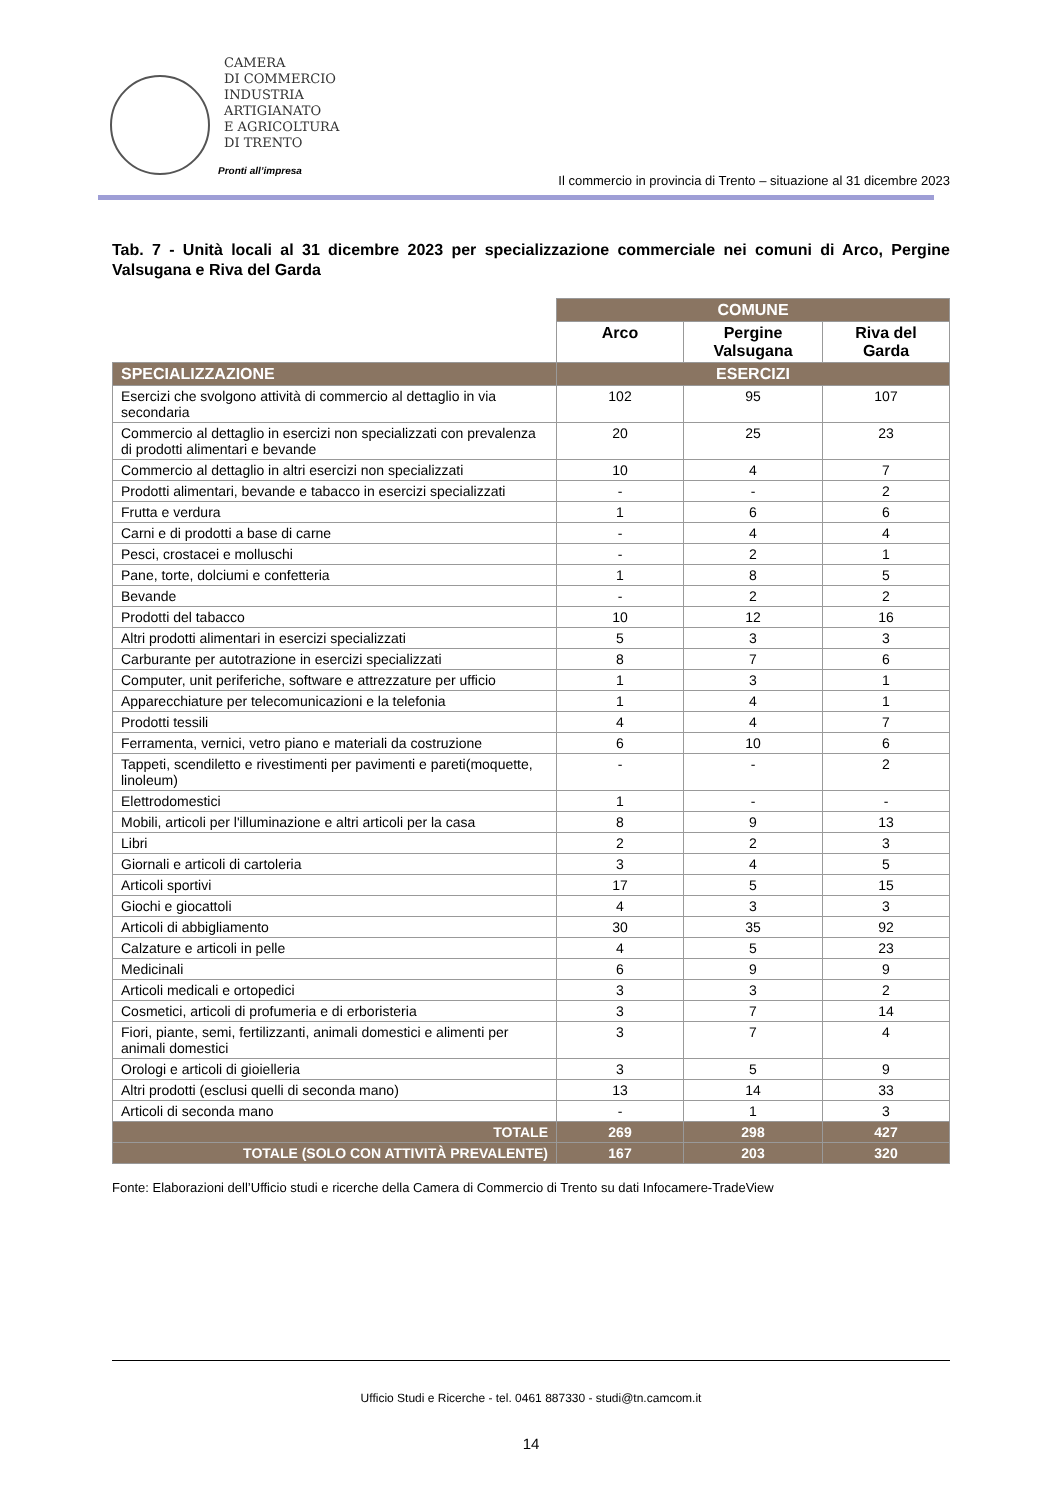CAMERA
DI COMMERCIO
INDUSTRIA
ARTIGIANATO
E AGRICOLTURA
DI TRENTO
Pronti all’impresa
Il commercio in provincia di Trento – situazione al 31 dicembre 2023
Tab. 7 - Unità locali al 31 dicembre 2023 per specializzazione commerciale nei comuni di Arco, Pergine Valsugana e Riva del Garda
| | COMUNE | | |
| --- | --- | --- | --- |
| | Arco | Pergine Valsugana | Riva del Garda |
| SPECIALIZZAZIONE | ESERCIZI | | |
| Esercizi che svolgono attività di commercio al dettaglio in via secondaria | 102 | 95 | 107 |
| Commercio al dettaglio in esercizi non specializzati con prevalenza di prodotti alimentari e bevande | 20 | 25 | 23 |
| Commercio al dettaglio in altri esercizi non specializzati | 10 | 4 | 7 |
| Prodotti alimentari, bevande e tabacco in esercizi specializzati | - | - | 2 |
| Frutta e verdura | 1 | 6 | 6 |
| Carni e di prodotti a base di carne | - | 4 | 4 |
| Pesci, crostacei e molluschi | - | 2 | 1 |
| Pane, torte, dolciumi e confetteria | 1 | 8 | 5 |
| Bevande | - | 2 | 2 |
| Prodotti del tabacco | 10 | 12 | 16 |
| Altri prodotti alimentari in esercizi specializzati | 5 | 3 | 3 |
| Carburante per autotrazione in esercizi specializzati | 8 | 7 | 6 |
| Computer, unit periferiche, software e attrezzature per ufficio | 1 | 3 | 1 |
| Apparecchiature per telecomunicazioni e la telefonia | 1 | 4 | 1 |
| Prodotti tessili | 4 | 4 | 7 |
| Ferramenta, vernici, vetro piano e materiali da costruzione | 6 | 10 | 6 |
| Tappeti, scendiletto e rivestimenti per pavimenti e pareti(moquette, linoleum) | - | - | 2 |
| Elettrodomestici | 1 | - | - |
| Mobili, articoli per l'illuminazione e altri articoli per la casa | 8 | 9 | 13 |
| Libri | 2 | 2 | 3 |
| Giornali e articoli di cartoleria | 3 | 4 | 5 |
| Articoli sportivi | 17 | 5 | 15 |
| Giochi e giocattoli | 4 | 3 | 3 |
| Articoli di abbigliamento | 30 | 35 | 92 |
| Calzature e articoli in pelle | 4 | 5 | 23 |
| Medicinali | 6 | 9 | 9 |
| Articoli medicali e ortopedici | 3 | 3 | 2 |
| Cosmetici, articoli di profumeria e di erboristeria | 3 | 7 | 14 |
| Fiori, piante, semi, fertilizzanti, animali domestici e alimenti per animali domestici | 3 | 7 | 4 |
| Orologi e articoli di gioielleria | 3 | 5 | 9 |
| Altri prodotti (esclusi quelli di seconda mano) | 13 | 14 | 33 |
| Articoli di seconda mano | - | 1 | 3 |
| TOTALE | 269 | 298 | 427 |
| TOTALE (SOLO CON ATTIVITÀ PREVALENTE) | 167 | 203 | 320 |
Fonte: Elaborazioni dell’Ufficio studi e ricerche della Camera di Commercio di Trento su dati Infocamere-TradeView
Ufficio Studi e Ricerche - tel. 0461 887330 - studi@tn.camcom.it
14